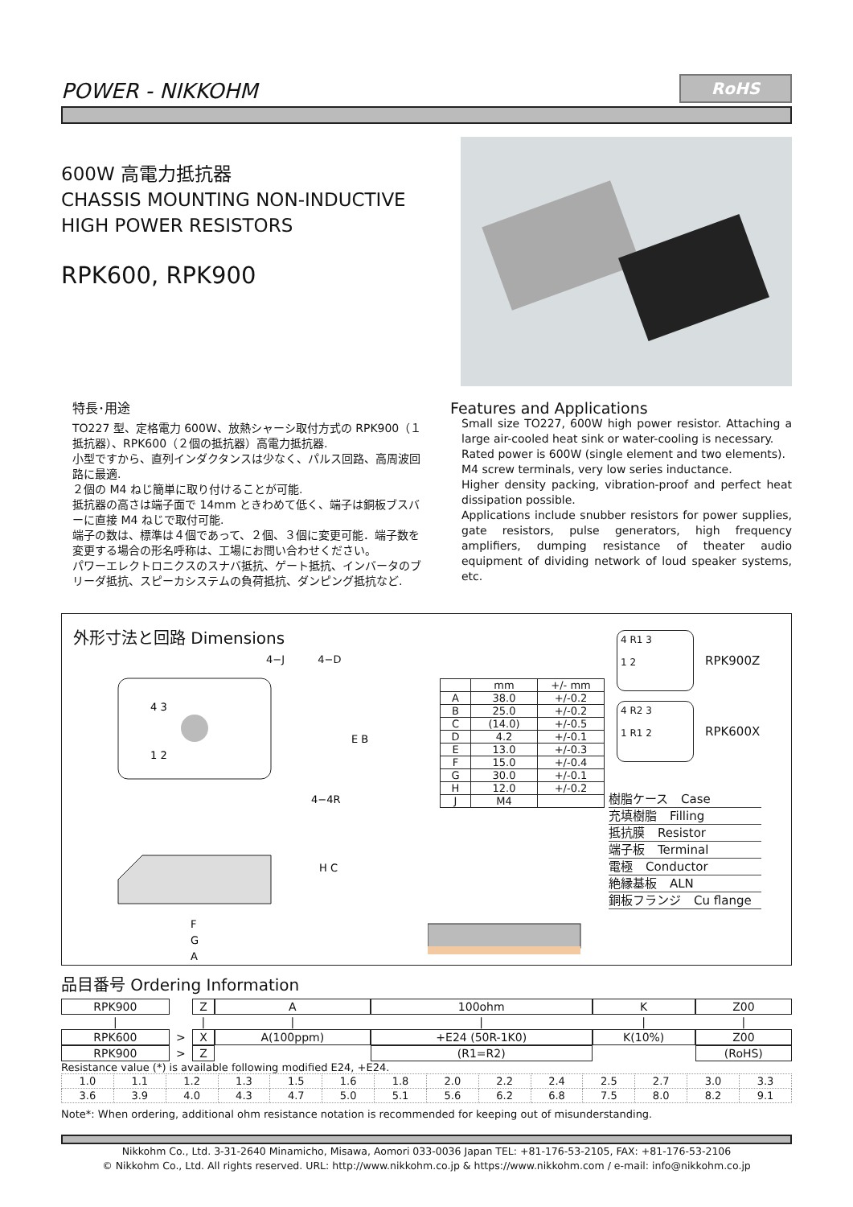POWER - NIKKOHM
RoHS
600W 高電力抵抗器
CHASSIS MOUNTING NON-INDUCTIVE
HIGH POWER RESISTORS
RPK600, RPK900
特長･用途
TO227 型、定格電力 600W、放熱シャーシ取付方式の RPK900（１抵抗器）、RPK600（２個の抵抗器）高電力抵抗器.
小型ですから、直列インダクタンスは少なく、パルス回路、高周波回路に最適.
２個の M4 ねじ簡単に取り付けることが可能.
抵抗器の高さは端子面で 14mm ときわめて低く、端子は銅板ブスバーに直接 M4 ねじで取付可能.
端子の数は、標準は４個であって、２個、３個に変更可能．端子数を変更する場合の形名呼称は、工場にお問い合わせください。
パワーエレクトロニクスのスナバ抵抗、ゲート抵抗、インバータのブリーダ抵抗、スピーカシステムの負荷抵抗、ダンピング抵抗など.
Features and Applications
Small size TO227, 600W high power resistor. Attaching a large air-cooled heat sink or water-cooling is necessary.
Rated power is 600W (single element and two elements).
M4 screw terminals, very low series inductance.
Higher density packing, vibration-proof and perfect heat dissipation possible.
Applications include snubber resistors for power supplies, gate resistors, pulse generators, high frequency amplifiers, dumping resistance of theater audio equipment of dividing network of loud speaker systems, etc.
外形寸法と回路 Dimensions
4−J 4−D
4 3
1 2
E B
F
G
A
H C
4−4R
| | mm | +/- mm |
| A | 38.0 | +/-0.2 |
| B | 25.0 | +/-0.2 |
| C | (14.0) | +/-0.5 |
| D | 4.2 | +/-0.1 |
| E | 13.0 | +/-0.3 |
| F | 15.0 | +/-0.4 |
| G | 30.0 | +/-0.1 |
| H | 12.0 | +/-0.2 |
| J | M4 | |
4 R1 3
1 2
RPK900Z
4 R2 3
1 R1 2
RPK600X
樹脂ケース Case
充填樹脂 Filling
抵抗膜 Resistor
端子板 Terminal
電極 Conductor
絶縁基板 ALN
銅板フランジ Cu flange
品目番号 Ordering Information
| RPK900 | | Z | | A | | 100ohm | | K | | Z00 |
| / | | / | | / | | / | | / | | / |
| RPK600 | > | X | | A(100ppm) | | +E24 (50R-1K0) | | K(10%) | | Z00 |
| RPK900 | > | Z | | | | (R1=R2) | | | | (RoHS) |
Resistance value (*) is available following modified E24, +E24.
| 1.0 | 1.1 | 1.2 | 1.3 | 1.5 | 1.6 | 1.8 | 2.0 | 2.2 | 2.4 | 2.5 | 2.7 | 3.0 | 3.3 |
| 3.6 | 3.9 | 4.0 | 4.3 | 4.7 | 5.0 | 5.1 | 5.6 | 6.2 | 6.8 | 7.5 | 8.0 | 8.2 | 9.1 |
Note*: When ordering, additional ohm resistance notation is recommended for keeping out of misunderstanding.
Nikkohm Co., Ltd. 3-31-2640 Minamicho, Misawa, Aomori 033-0036 Japan TEL: +81-176-53-2105, FAX: +81-176-53-2106
© Nikkohm Co., Ltd. All rights reserved. URL: http://www.nikkohm.co.jp & https://www.nikkohm.com / e-mail: info@nikkohm.co.jp